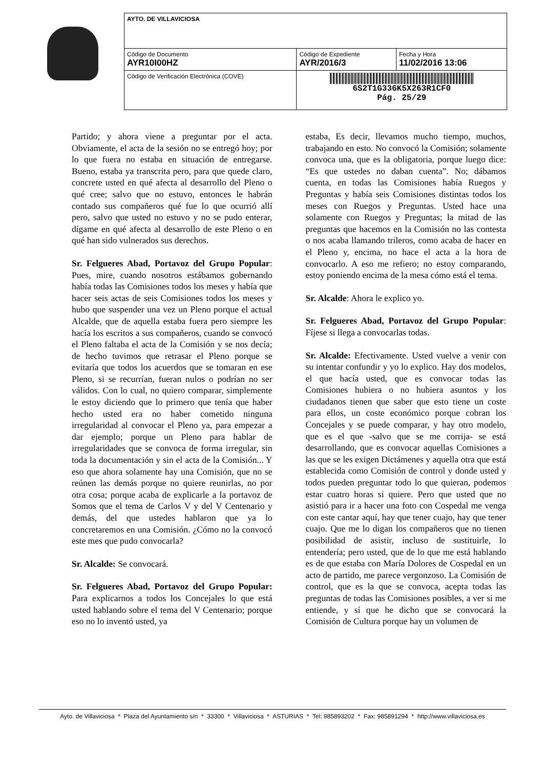| AYTO. DE VILLAVICIOSA | | |
| Código de Documento AYR10I00HZ | Código de Expediente AYR/2016/3 | Fecha y Hora 11/02/2016 13:06 |
| Código de Verificación Electrónica (COVE) | 6S2T1G336K5X263R1CF0 Pág. 25/29 | |
Partido; y ahora viene a preguntar por el acta. Obviamente, el acta de la sesión no se entregó hoy; por lo que fuera no estaba en situación de entregarse. Bueno, estaba ya transcrita pero, para que quede claro, concrete usted en qué afecta al desarrollo del Pleno o qué cree; salvo que no estuvo, entonces le habrán contado sus compañeros qué fue lo que ocurrió allí pero, salvo que usted no estuvo y no se pudo enterar, dígame en qué afecta al desarrollo de este Pleno o en qué han sido vulnerados sus derechos.
Sr. Felgueres Abad, Portavoz del Grupo Popular: Pues, mire, cuando nosotros estábamos gobernando había todas las Comisiones todos los meses y había que hacer seis actas de seis Comisiones todos los meses y hubo que suspender una vez un Pleno porque el actual Alcalde, que de aquella estaba fuera pero siempre les hacía los escritos a sus compañeros, cuando se convocó el Pleno faltaba el acta de la Comisión y se nos decía; de hecho tuvimos que retrasar el Pleno porque se evitaría que todos los acuerdos que se tomaran en ese Pleno, si se recurrían, fueran nulos o podrían no ser válidos. Con lo cual, no quiero comparar, simplemente le estoy diciendo que lo primero que tenía que haber hecho usted era no haber cometido ninguna irregularidad al convocar el Pleno ya, para empezar a dar ejemplo; porque un Pleno para hablar de irregularidades que se convoca de forma irregular, sin toda la documentación y sin el acta de la Comisión... Y eso que ahora solamente hay una Comisión, que no se reúnen las demás porque no quiere reunirlas, no por otra cosa; porque acaba de explicarle a la portavoz de Somos que el tema de Carlos V y del V Centenario y demás, del que ustedes hablaron que ya lo concretaremos en una Comisión. ¿Cómo no la convocó este mes que pudo convocarla?
Sr. Alcalde: Se convocará.
Sr. Felgueres Abad, Portavoz del Grupo Popular: Para explicarnos a todos los Concejales lo que está usted hablando sobre el tema del V Centenario; porque eso no lo inventó usted, ya
estaba, Es decir, llevamos mucho tiempo, muchos, trabajando en esto. No convocó la Comisión; solamente convoca una, que es la obligatoria, porque luego dice: “Es que ustedes no daban cuenta”. No; dábamos cuenta, en todas las Comisiones había Ruegos y Preguntas y había seis Comisiones distintas todos los meses con Ruegos y Preguntas. Usted hace una solamente con Ruegos y Preguntas; la mitad de las preguntas que hacemos en la Comisión no las contesta o nos acaba llamando trileros, como acaba de hacer en el Pleno y, encima, no hace el acta a la hora de convocarlo. A eso me refiero; no estoy comparando, estoy poniendo encima de la mesa cómo está el tema.
Sr. Alcalde: Ahora le explico yo.
Sr. Felgueres Abad, Portavoz del Grupo Popular: Fíjese si llega a convocarlas todas.
Sr. Alcalde: Efectivamente. Usted vuelve a venir con su intentar confundir y yo lo explico. Hay dos modelos, el que hacía usted, que es convocar todas las Comisiones hubiera o no hubiera asuntos y los ciudadanos tienen que saber que esto tiene un coste para ellos, un coste económico porque cobran los Concejales y se puede comparar, y hay otro modelo, que es el que -salvo que se me corrija- se está desarrollando, que es convocar aquellas Comisiones a las que se les exigen Dictámenes y aquella otra que está establecida como Comisión de control y donde usted y todos pueden preguntar todo lo que quieran, podemos estar cuatro horas si quiere. Pero que usted que no asistió para ir a hacer una foto con Cospedal me venga con este cantar aquí, hay que tener cuajo, hay que tener cuajo. Que me lo digan los compañeros que no tienen posibilidad de asistir, incluso de sustituirle, lo entendería; pero usted, que de lo que me está hablando es de que estaba con María Dolores de Cospedal en un acto de partido, me parece vergonzoso. La Comisión de control, que es la que se convoca, acepta todas las preguntas de todas las Comisiones posibles, a ver si me entiende, y sí que he dicho que se convocará la Comisión de Cultura porque hay un volumen de
Ayto. de Villaviciosa * Plaza del Ayuntamiento s/n * 33300 * Villaviciosa * ASTURIAS * Tel: 985893202 * Fax: 985891294 * http://www.villaviciosa.es